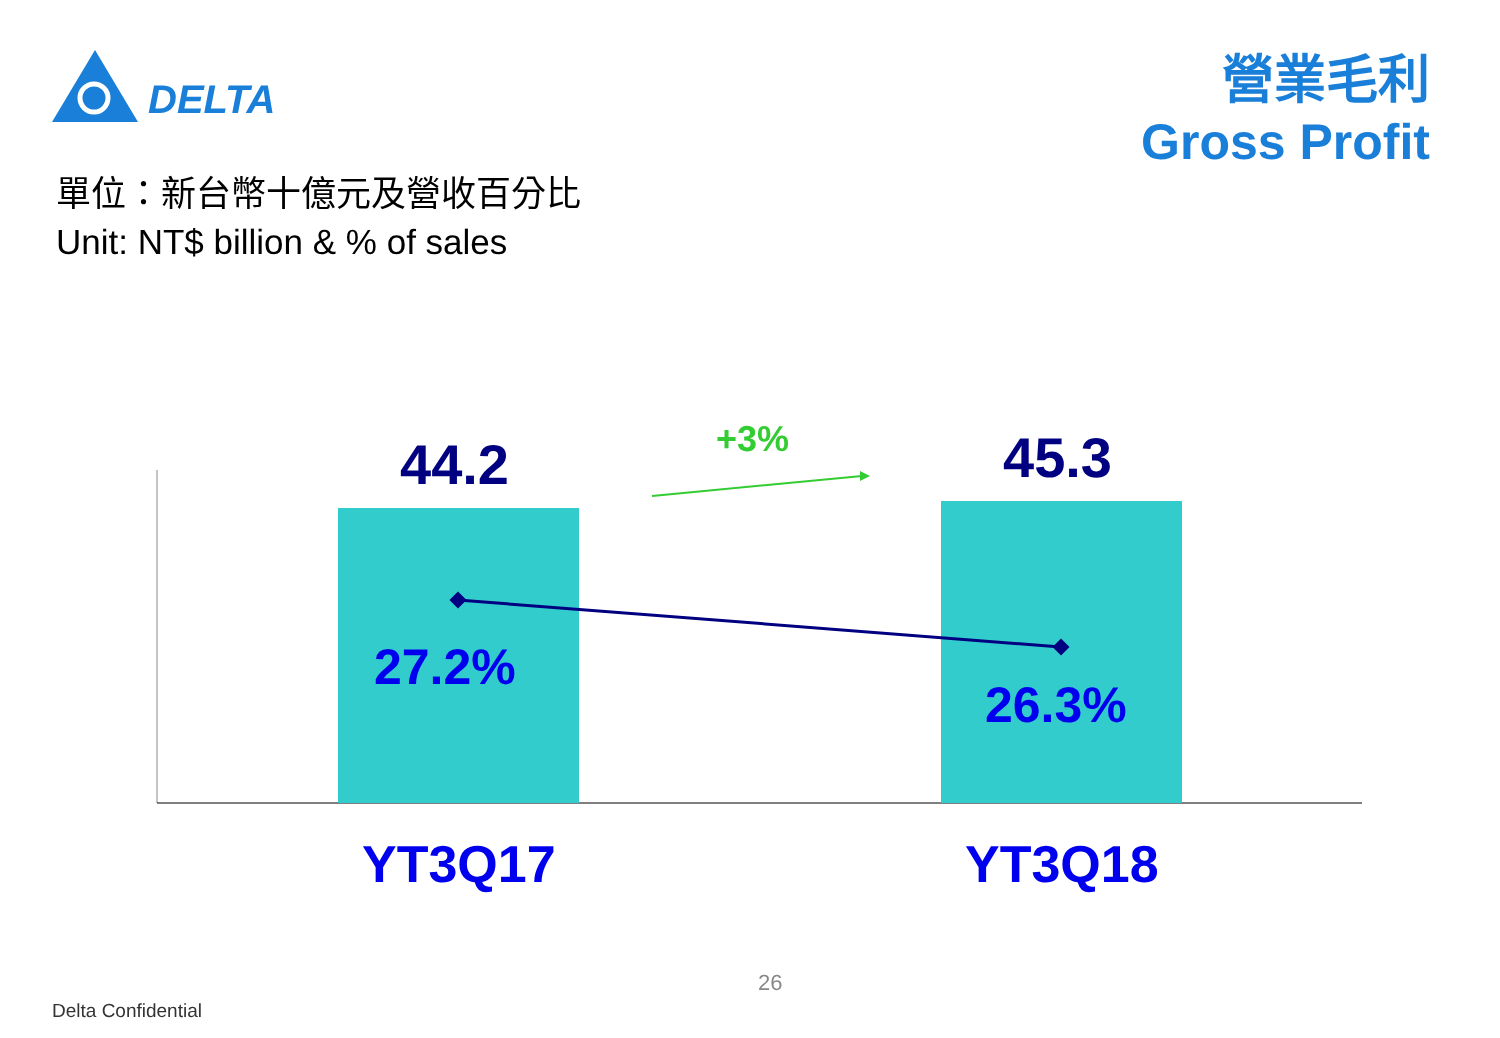DELTA
營業毛利
Gross Profit
單位：新台幣十億元及營收百分比
Unit: NT$ billion & % of sales
44.2 45.3
+3%
27.2%
26.3%
YT3Q17 YT3Q18
26
Delta Confidential